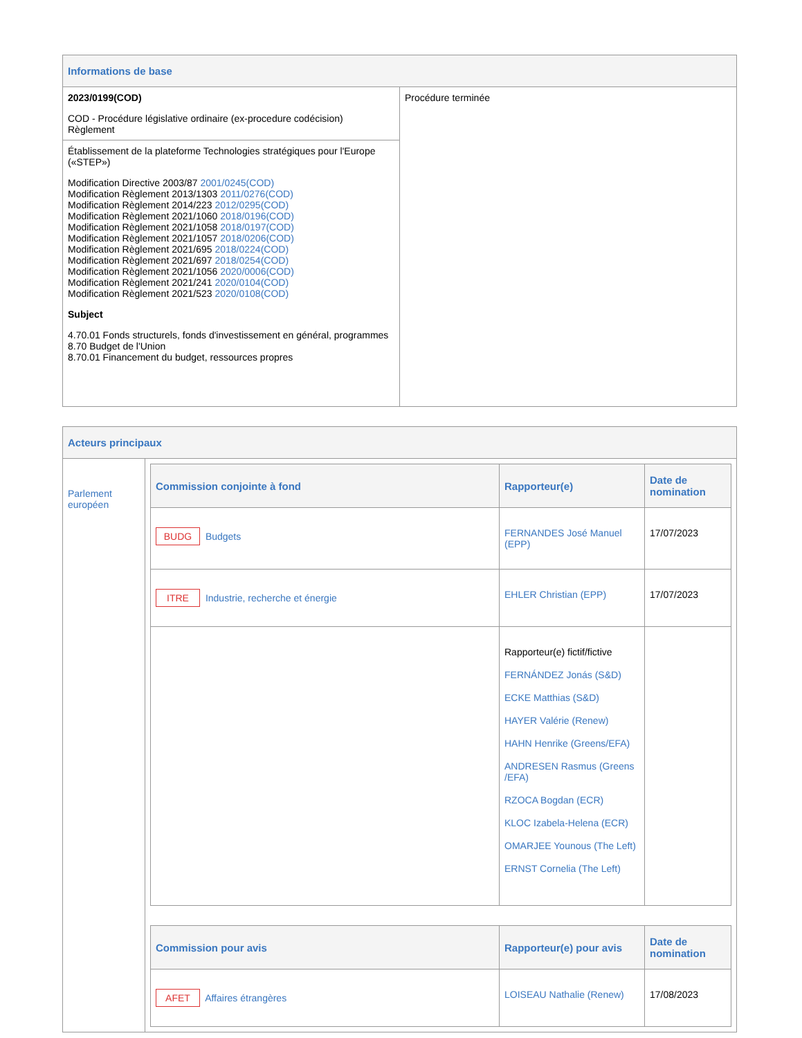| Informations de base | |
| --- | --- |
| 2023/0199(COD) COD - Procédure législative ordinaire (ex-procedure codécision) Règlement | Procédure terminée |
| Établissement de la plateforme Technologies stratégiques pour l'Europe («STEP») Modification Directive 2003/87 2001/0245(COD) Modification Règlement 2013/1303 2011/0276(COD) Modification Règlement 2014/223 2012/0295(COD) Modification Règlement 2021/1060 2018/0196(COD) Modification Règlement 2021/1058 2018/0197(COD) Modification Règlement 2021/1057 2018/0206(COD) Modification Règlement 2021/695 2018/0224(COD) Modification Règlement 2021/697 2018/0254(COD) Modification Règlement 2021/1056 2020/0006(COD) Modification Règlement 2021/241 2020/0104(COD) Modification Règlement 2021/523 2020/0108(COD) Subject 4.70.01 Fonds structurels, fonds d'investissement en général, programmes 8.70 Budget de l'Union 8.70.01 Financement du budget, ressources propres | |
| Acteurs principaux | |
| --- | --- |
| Parlement européen | / Commission conjointe à fond / Rapporteur(e) / Date de nomination / / --- / --- / --- / / BUDG Budgets / FERNANDES José Manuel (EPP) / 17/07/2023 / / ITRE Industrie, recherche et énergie / EHLER Christian (EPP) / 17/07/2023 / / / Rapporteur(e) fictif/fictive FERNÁNDEZ Jonás (S&D) ECKE Matthias (S&D) HAYER Valérie (Renew) HAHN Henrike (Greens/EFA) ANDRESEN Rasmus (Greens /EFA) RZOCA Bogdan (ECR) KLOC Izabela-Helena (ECR) OMARJEE Younous (The Left) ERNST Cornelia (The Left) / / / Commission pour avis / Rapporteur(e) pour avis / Date de nomination / / --- / --- / --- / / AFET Affaires étrangères / LOISEAU Nathalie (Renew) / 17/08/2023 / |